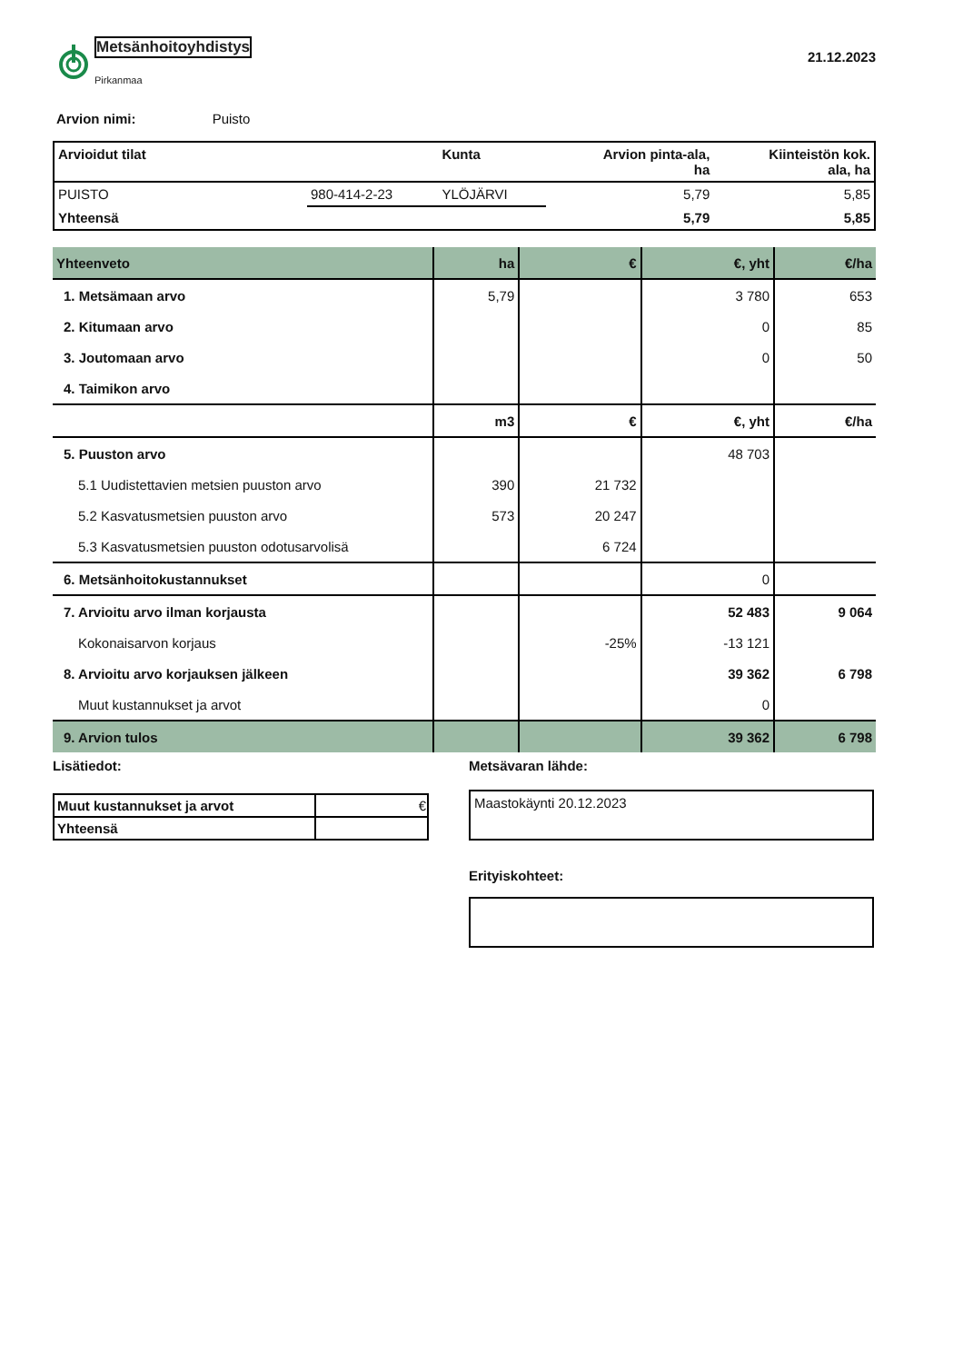Metsänhoitoyhdistys
Pirkanmaa
21.12.2023
Arvion nimi: Puisto
| Arvioidut tilat | | Kunta | Arvion pinta-ala, ha | Kiinteistön kok. ala, ha |
| --- | --- | --- | --- | --- |
| PUISTO | 980-414-2-23 | YLÖJÄRVI | 5,79 | 5,85 |
| Yhteensä | | | 5,79 | 5,85 |
| Yhteenveto | ha | € | €, yht | €/ha |
| --- | --- | --- | --- | --- |
| 1. Metsämaan arvo | 5,79 | | 3 780 | 653 |
| 2. Kitumaan arvo | | | 0 | 85 |
| 3. Joutomaan arvo | | | 0 | 50 |
| 4. Taimikon arvo | | | | |
| | m3 | € | €, yht | €/ha |
| 5. Puuston arvo | | | 48 703 | |
| 5.1 Uudistettavien metsien puuston arvo | 390 | 21 732 | | |
| 5.2 Kasvatusmetsien puuston arvo | 573 | 20 247 | | |
| 5.3 Kasvatusmetsien puuston odotusarvolisä | | 6 724 | | |
| 6. Metsänhoitokustannukset | | | 0 | |
| 7. Arvioitu arvo ilman korjausta | | | 52 483 | 9 064 |
| Kokonaisarvon korjaus | | -25% | -13 121 | |
| 8. Arvioitu arvo korjauksen jälkeen | | | 39 362 | 6 798 |
| Muut kustannukset ja arvot | | | 0 | |
| 9. Arvion tulos | | | 39 362 | 6 798 |
Lisätiedot:
| Muut kustannukset ja arvot | € |
| Yhteensä | |
Metsävaran lähde:
Maastokäynti 20.12.2023
Erityiskohteet: